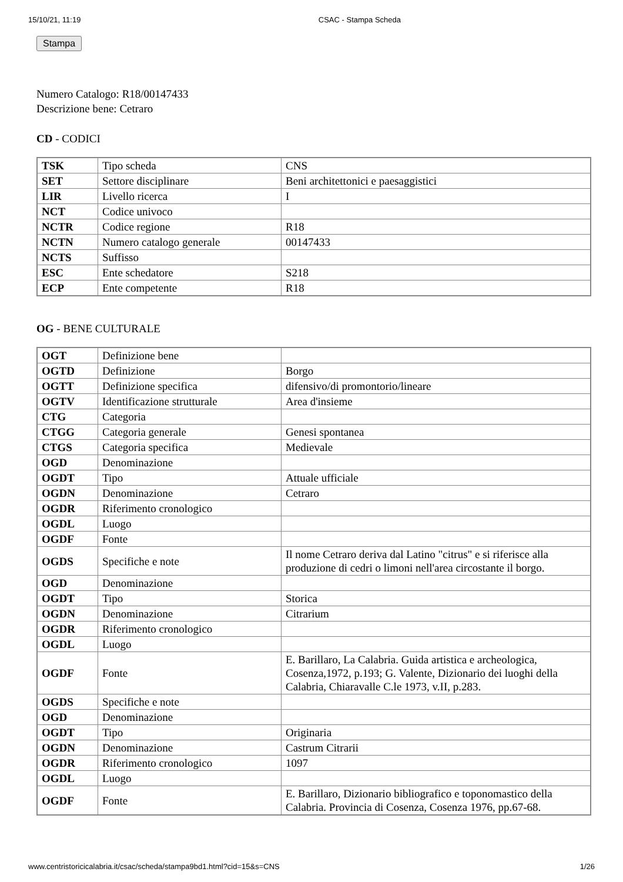15/10/21, 11:19 CSAC - Stampa Scheda
Stampa
Numero Catalogo: R18/00147433
Descrizione bene: Cetraro
CD - CODICI
| TSK | Tipo scheda | CNS |
| SET | Settore disciplinare | Beni architettonici e paesaggistici |
| LIR | Livello ricerca | I |
| NCT | Codice univoco | |
| NCTR | Codice regione | R18 |
| NCTN | Numero catalogo generale | 00147433 |
| NCTS | Suffisso | |
| ESC | Ente schedatore | S218 |
| ECP | Ente competente | R18 |
OG - BENE CULTURALE
| OGT | Definizione bene | |
| OGTD | Definizione | Borgo |
| OGTT | Definizione specifica | difensivo/di promontorio/lineare |
| OGTV | Identificazione strutturale | Area d'insieme |
| CTG | Categoria | |
| CTGG | Categoria generale | Genesi spontanea |
| CTGS | Categoria specifica | Medievale |
| OGD | Denominazione | |
| OGDT | Tipo | Attuale ufficiale |
| OGDN | Denominazione | Cetraro |
| OGDR | Riferimento cronologico | |
| OGDL | Luogo | |
| OGDF | Fonte | |
| OGDS | Specifiche e note | Il nome Cetraro deriva dal Latino "citrus" e si riferisce alla produzione di cedri o limoni nell'area circostante il borgo. |
| OGD | Denominazione | |
| OGDT | Tipo | Storica |
| OGDN | Denominazione | Citrarium |
| OGDR | Riferimento cronologico | |
| OGDL | Luogo | |
| OGDF | Fonte | E. Barillaro, La Calabria. Guida artistica e archeologica, Cosenza,1972, p.193; G. Valente, Dizionario dei luoghi della Calabria, Chiaravalle C.le 1973, v.II, p.283. |
| OGDS | Specifiche e note | |
| OGD | Denominazione | |
| OGDT | Tipo | Originaria |
| OGDN | Denominazione | Castrum Citrarii |
| OGDR | Riferimento cronologico | 1097 |
| OGDL | Luogo | |
| OGDF | Fonte | E. Barillaro, Dizionario bibliografico e toponomastico della Calabria. Provincia di Cosenza, Cosenza 1976, pp.67-68. |
www.centristoricicalabria.it/csac/scheda/stampa9bd1.html?cid=15&s=CNS 1/26